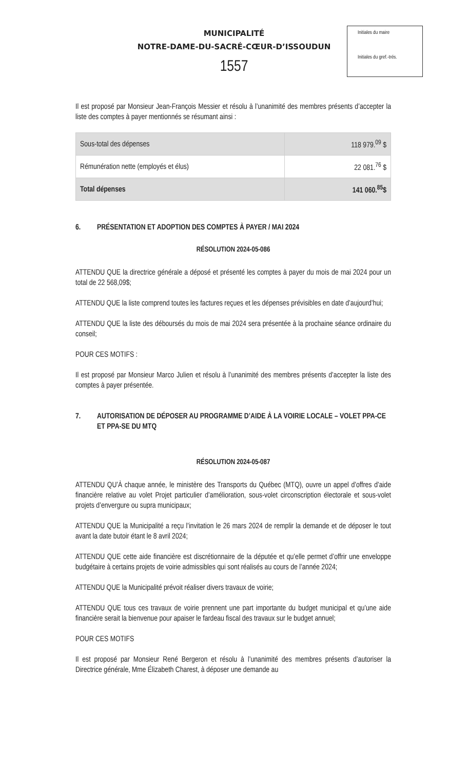Initiales du maire
Initiales du gref.-trés.
MUNICIPALITÉ
NOTRE-DAME-DU-SACRÉ-CŒUR-D’ISSOUDUN
1557
Il est proposé par Monsieur Jean-François Messier et résolu à l’unanimité des membres présents d’accepter la liste des comptes à payer mentionnés se résumant ainsi :
| Sous-total des dépenses | 118 979.<sup>09</sup> $ |
| Rémunération nette (employés et élus) | 22 081.<sup>76</sup> $ |
| Total dépenses | 141 060.<sup>85</sup>$ |
6. PRÉSENTATION ET ADOPTION DES COMPTES À PAYER / MAI 2024
RÉSOLUTION 2024-05-086
ATTENDU QUE la directrice générale a déposé et présenté les comptes à payer du mois de mai 2024 pour un total de 22 568,09$;
ATTENDU QUE la liste comprend toutes les factures reçues et les dépenses prévisibles en date d’aujourd’hui;
ATTENDU QUE la liste des déboursés du mois de mai 2024 sera présentée à la prochaine séance ordinaire du conseil;
POUR CES MOTIFS :
Il est proposé par Monsieur Marco Julien et résolu à l’unanimité des membres présents d’accepter la liste des comptes à payer présentée.
7. AUTORISATION DE DÉPOSER AU PROGRAMME D’AIDE À LA VOIRIE LOCALE – VOLET PPA-CE ET PPA-SE DU MTQ
RÉSOLUTION 2024-05-087
ATTENDU QU’À chaque année, le ministère des Transports du Québec (MTQ), ouvre un appel d’offres d’aide financière relative au volet Projet particulier d’amélioration, sous-volet circonscription électorale et sous-volet projets d’envergure ou supra municipaux;
ATTENDU QUE la Municipalité a reçu l’invitation le 26 mars 2024 de remplir la demande et de déposer le tout avant la date butoir étant le 8 avril 2024;
ATTENDU QUE cette aide financière est discrétionnaire de la députée et qu’elle permet d’offrir une enveloppe budgétaire à certains projets de voirie admissibles qui sont réalisés au cours de l’année 2024;
ATTENDU QUE la Municipalité prévoit réaliser divers travaux de voirie;
ATTENDU QUE tous ces travaux de voirie prennent une part importante du budget municipal et qu’une aide financière serait la bienvenue pour apaiser le fardeau fiscal des travaux sur le budget annuel;
POUR CES MOTIFS
Il est proposé par Monsieur René Bergeron et résolu à l’unanimité des membres présents d’autoriser la Directrice générale, Mme Élizabeth Charest, à déposer une demande au